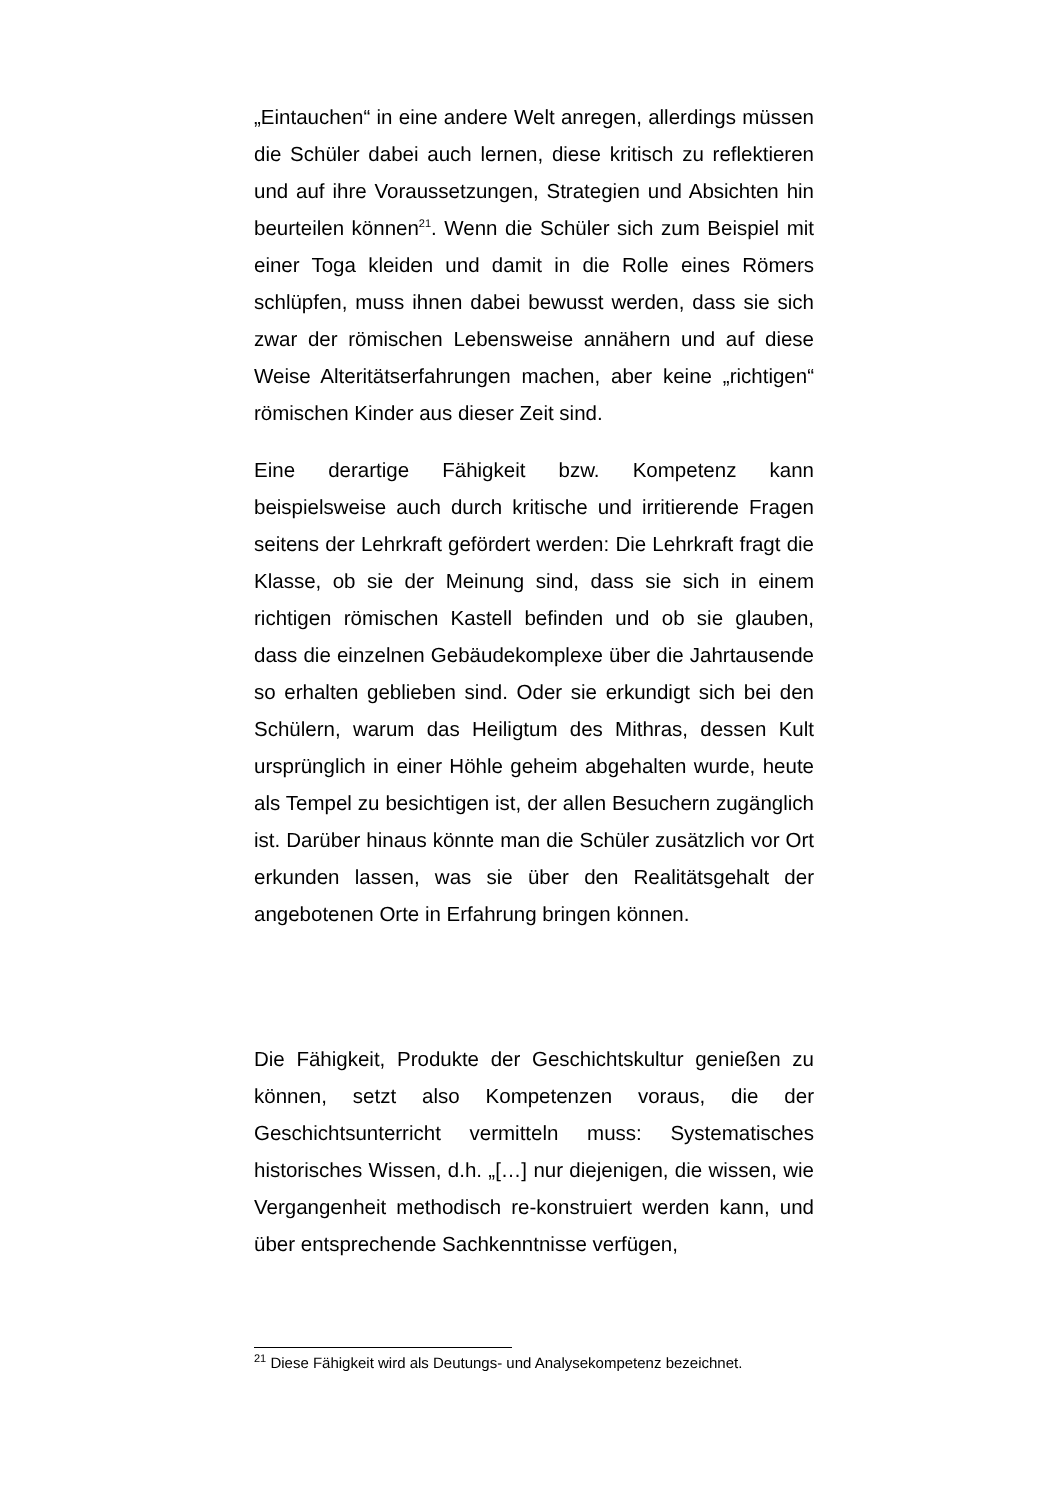„Eintauchen“ in eine andere Welt anregen, allerdings müssen die Schüler dabei auch lernen, diese kritisch zu reflektieren und auf ihre Voraussetzungen, Strategien und Absichten hin beurteilen können<sup>21</sup>. Wenn die Schüler sich zum Beispiel mit einer Toga kleiden und damit in die Rolle eines Römers schlüpfen, muss ihnen dabei bewusst werden, dass sie sich zwar der römischen Lebensweise annähern und auf diese Weise Alteritätserfahrungen machen, aber keine „richtigen“ römischen Kinder aus dieser Zeit sind.
Eine derartige Fähigkeit bzw. Kompetenz kann beispielsweise auch durch kritische und irritierende Fragen seitens der Lehrkraft gefördert werden: Die Lehrkraft fragt die Klasse, ob sie der Meinung sind, dass sie sich in einem richtigen römischen Kastell befinden und ob sie glauben, dass die einzelnen Gebäudekomplexe über die Jahrtausende so erhalten geblieben sind. Oder sie erkundigt sich bei den Schülern, warum das Heiligtum des Mithras, dessen Kult ursprünglich in einer Höhle geheim abgehalten wurde, heute als Tempel zu besichtigen ist, der allen Besuchern zugänglich ist. Darüber hinaus könnte man die Schüler zusätzlich vor Ort erkunden lassen, was sie über den Realitätsgehalt der angebotenen Orte in Erfahrung bringen können.
Die Fähigkeit, Produkte der Geschichtskultur genießen zu können, setzt also Kompetenzen voraus, die der Geschichtsunterricht vermitteln muss: Systematisches historisches Wissen, d.h. „[…] nur diejenigen, die wissen, wie Vergangenheit methodisch re-konstruiert werden kann, und über entsprechende Sachkenntnisse verfügen,
<sup>21</sup> Diese Fähigkeit wird als Deutungs- und Analysekompetenz bezeichnet.